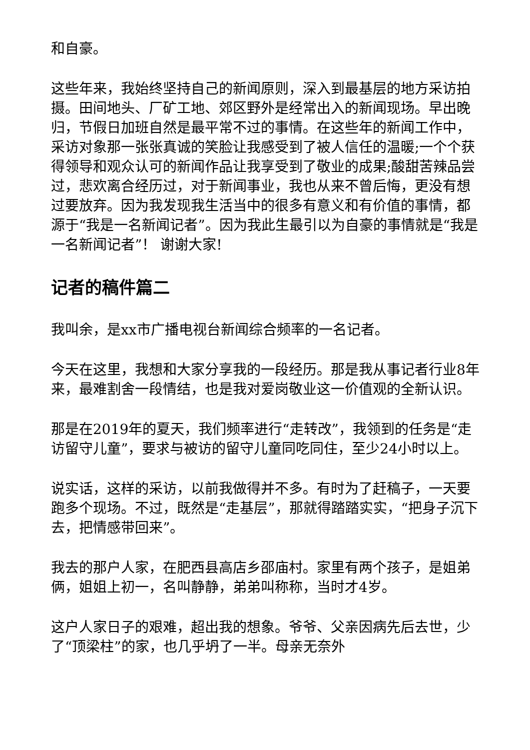和自豪。
这些年来，我始终坚持自己的新闻原则，深入到最基层的地方采访拍摄。田间地头、厂矿工地、郊区野外是经常出入的新闻现场。早出晚归，节假日加班自然是最平常不过的事情。在这些年的新闻工作中，采访对象那一张张真诚的笑脸让我感受到了被人信任的温暖;一个个获得领导和观众认可的新闻作品让我享受到了敬业的成果;酸甜苦辣品尝过，悲欢离合经历过，对于新闻事业，我也从来不曾后悔，更没有想过要放弃。因为我发现我生活当中的很多有意义和有价值的事情，都源于“我是一名新闻记者”。因为我此生最引以为自豪的事情就是“我是一名新闻记者”！ 谢谢大家!
记者的稿件篇二
我叫余，是xx市广播电视台新闻综合频率的一名记者。
今天在这里，我想和大家分享我的一段经历。那是我从事记者行业8年来，最难割舍一段情结，也是我对爱岗敬业这一价值观的全新认识。
那是在2019年的夏天，我们频率进行“走转改”，我领到的任务是“走访留守儿童”，要求与被访的留守儿童同吃同住，至少24小时以上。
说实话，这样的采访，以前我做得并不多。有时为了赶稿子，一天要跑多个现场。不过，既然是“走基层”，那就得踏踏实实，“把身子沉下去，把情感带回来”。
我去的那户人家，在肥西县高店乡邵庙村。家里有两个孩子，是姐弟俩，姐姐上初一，名叫静静，弟弟叫称称，当时才4岁。
这户人家日子的艰难，超出我的想象。爷爷、父亲因病先后去世，少了“顶梁柱”的家，也几乎坍了一半。母亲无奈外